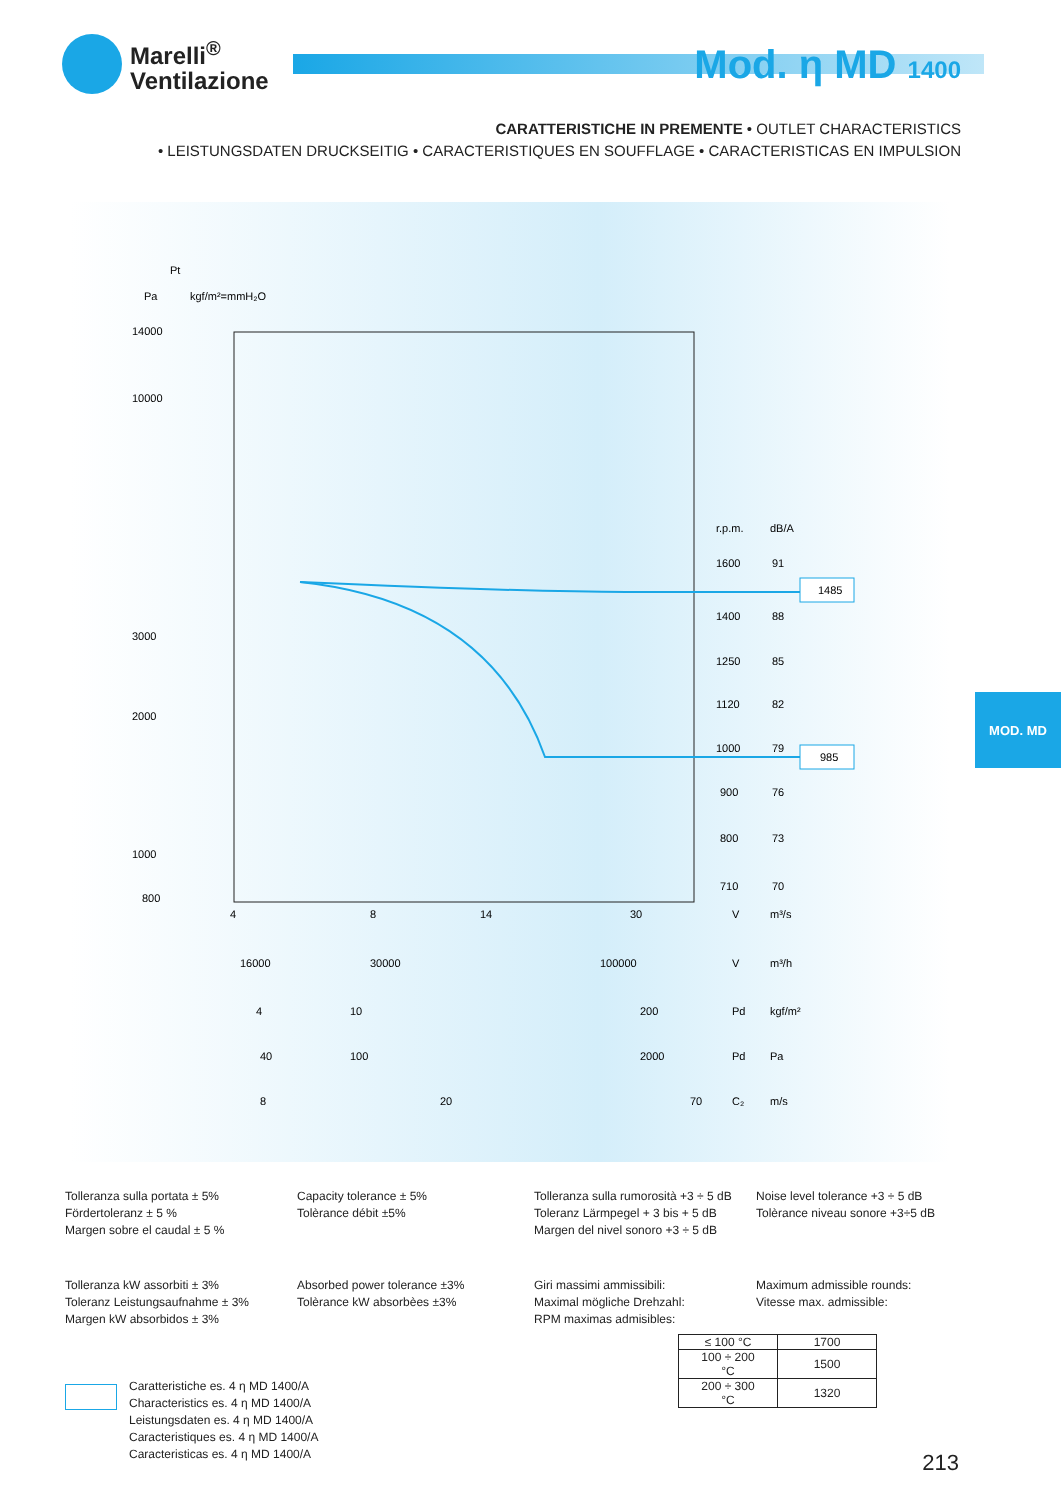Marelli<sup>®</sup>
Ventilazione
Mod. η MD 1400
CARATTERISTICHE IN PREMENTE • OUTLET CHARACTERISTICS
• LEISTUNGSDATEN DRUCKSEITIG • CARACTERISTIQUES EN SOUFFLAGE • CARACTERISTICAS EN IMPULSION
Pt
Pa
kgf/m²=mmH₂O
14000
10000
3000
2000
1000
800
r.p.m.
dB/A
1600
91
1400
88
1250
85
1120
82
1000
79
900
76
800
73
710
70
1485
985
4
8
14
30
V
m³/s
16000
30000
100000
V
m³/h
4
10
200
Pd
kgf/m²
40
100
2000
Pd
Pa
8
20
70
C₂
m/s
MOD. MD
Tolleranza sulla portata ± 5%
Fördertoleranz ± 5 %
Margen sobre el caudal ± 5 %
Capacity tolerance ± 5%
Tolèrance débit ±5%
Tolleranza sulla rumorosità +3 ÷ 5 dB
Toleranz Lärmpegel + 3 bis + 5 dB
Margen del nivel sonoro +3 ÷ 5 dB
Noise level tolerance +3 ÷ 5 dB
Tolèrance niveau sonore +3÷5 dB
Tolleranza kW assorbiti ± 3%
Toleranz Leistungsaufnahme ± 3%
Margen kW absorbidos ± 3%
Absorbed power tolerance ±3%
Tolèrance kW absorbèes ±3%
Giri massimi ammissibili:
Maximal mögliche Drehzahl:
RPM maximas admisibles:
Maximum admissible rounds:
Vitesse max. admissible:
| ≤ 100 °C | 1700 |
| 100 ÷ 200 °C | 1500 |
| 200 ÷ 300 °C | 1320 |
Caratteristiche es. 4 η MD 1400/A
Characteristics es. 4 η MD 1400/A
Leistungsdaten es. 4 η MD 1400/A
Caracteristiques es. 4 η MD 1400/A
Caracteristicas es. 4 η MD 1400/A
213